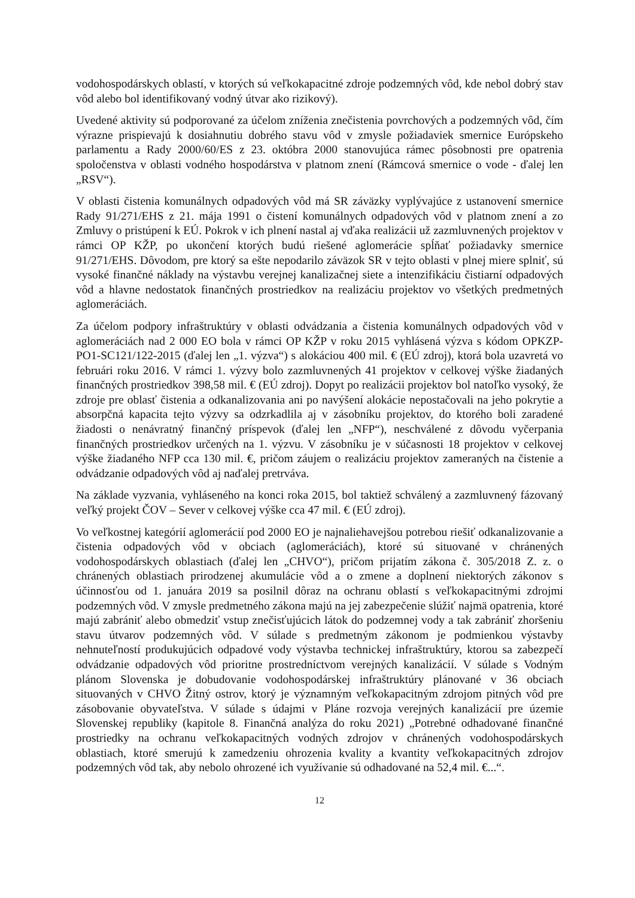vodohospodárskych oblastí, v ktorých sú veľkokapacitné zdroje podzemných vôd, kde nebol dobrý stav vôd alebo bol identifikovaný vodný útvar ako rizikový).
Uvedené aktivity sú podporované za účelom zníženia znečistenia povrchových a podzemných vôd, čím výrazne prispievajú k dosiahnutiu dobrého stavu vôd v zmysle požiadaviek smernice Európskeho parlamentu a Rady 2000/60/ES z 23. októbra 2000 stanovujúca rámec pôsobnosti pre opatrenia spoločenstva v oblasti vodného hospodárstva v platnom znení (Rámcová smernice o vode - ďalej len „RSV“).
V oblasti čistenia komunálnych odpadových vôd má SR záväzky vyplývajúce z ustanovení smernice Rady 91/271/EHS z 21. mája 1991 o čistení komunálnych odpadových vôd v platnom znení a zo Zmluvy o pristúpení k EÚ. Pokrok v ich plnení nastal aj vďaka realizácii už zazmluvnených projektov v rámci OP KŽP, po ukončení ktorých budú riešené aglomerácie spĺňať požiadavky smernice 91/271/EHS. Dôvodom, pre ktorý sa ešte nepodarilo záväzok SR v tejto oblasti v plnej miere splniť, sú vysoké finančné náklady na výstavbu verejnej kanalizačnej siete a intenzifikáciu čistiarní odpadových vôd a hlavne nedostatok finančných prostriedkov na realizáciu projektov vo všetkých predmetných aglomeráciách.
Za účelom podpory infraštruktúry v oblasti odvádzania a čistenia komunálnych odpadových vôd v aglomeráciách nad 2 000 EO bola v rámci OP KŽP v roku 2015 vyhlásená výzva s kódom OPKZP-PO1-SC121/122-2015 (ďalej len „1. výzva“) s alokáciou 400 mil. € (EÚ zdroj), ktorá bola uzavretá vo februári roku 2016. V rámci 1. výzvy bolo zazmluvnených 41 projektov v celkovej výške žiadaných finančných prostriedkov 398,58 mil. € (EÚ zdroj). Dopyt po realizácii projektov bol natoľko vysoký, že zdroje pre oblasť čistenia a odkanalizovania ani po navýšení alokácie nepostačovali na jeho pokrytie a absorpčná kapacita tejto výzvy sa odzrkadlila aj v zásobníku projektov, do ktorého boli zaradené žiadosti o nenávratný finančný príspevok (ďalej len „NFP“), neschválené z dôvodu vyčerpania finančných prostriedkov určených na 1. výzvu. V zásobníku je v súčasnosti 18 projektov v celkovej výške žiadaného NFP cca 130 mil. €, pričom záujem o realizáciu projektov zameraných na čistenie a odvádzanie odpadových vôd aj naďalej pretrváva.
Na základe vyzvania, vyhláseného na konci roka 2015, bol taktiež schválený a zazmluvnený fázovaný veľký projekt ČOV – Sever v celkovej výške cca 47 mil. € (EÚ zdroj).
Vo veľkostnej kategórií aglomerácií pod 2000 EO je najnaliehavejšou potrebou riešiť odkanalizovanie a čistenia odpadových vôd v obciach (aglomeráciách), ktoré sú situované v chránených vodohospodárskych oblastiach (ďalej len „CHVO“), pričom prijatím zákona č. 305/2018 Z. z. o chránených oblastiach prirodzenej akumulácie vôd a o zmene a doplnení niektorých zákonov s účinnosťou od 1. januára 2019 sa posilnil dôraz na ochranu oblastí s veľkokapacitnými zdrojmi podzemných vôd. V zmysle predmetného zákona majú na jej zabezpečenie slúžiť najmä opatrenia, ktoré majú zabrániť alebo obmedziť vstup znečisťujúcich látok do podzemnej vody a tak zabrániť zhoršeniu stavu útvarov podzemných vôd. V súlade s predmetným zákonom je podmienkou výstavby nehnuteľností produkujúcich odpadové vody výstavba technickej infraštruktúry, ktorou sa zabezpečí odvádzanie odpadových vôd prioritne prostredníctvom verejných kanalizácií. V súlade s Vodným plánom Slovenska je dobudovanie vodohospodárskej infraštruktúry plánované v 36 obciach situovaných v CHVO Žitný ostrov, ktorý je významným veľkokapacitným zdrojom pitných vôd pre zásobovanie obyvateľstva. V súlade s údajmi v Pláne rozvoja verejných kanalizácií pre územie Slovenskej republiky (kapitole 8. Finančná analýza do roku 2021) „Potrebné odhadované finančné prostriedky na ochranu veľkokapacitných vodných zdrojov v chránených vodohospodárskych oblastiach, ktoré smerujú k zamedzeniu ohrozenia kvality a kvantity veľkokapacitných zdrojov podzemných vôd tak, aby nebolo ohrozené ich využívanie sú odhadované na 52,4 mil. €...“.
12